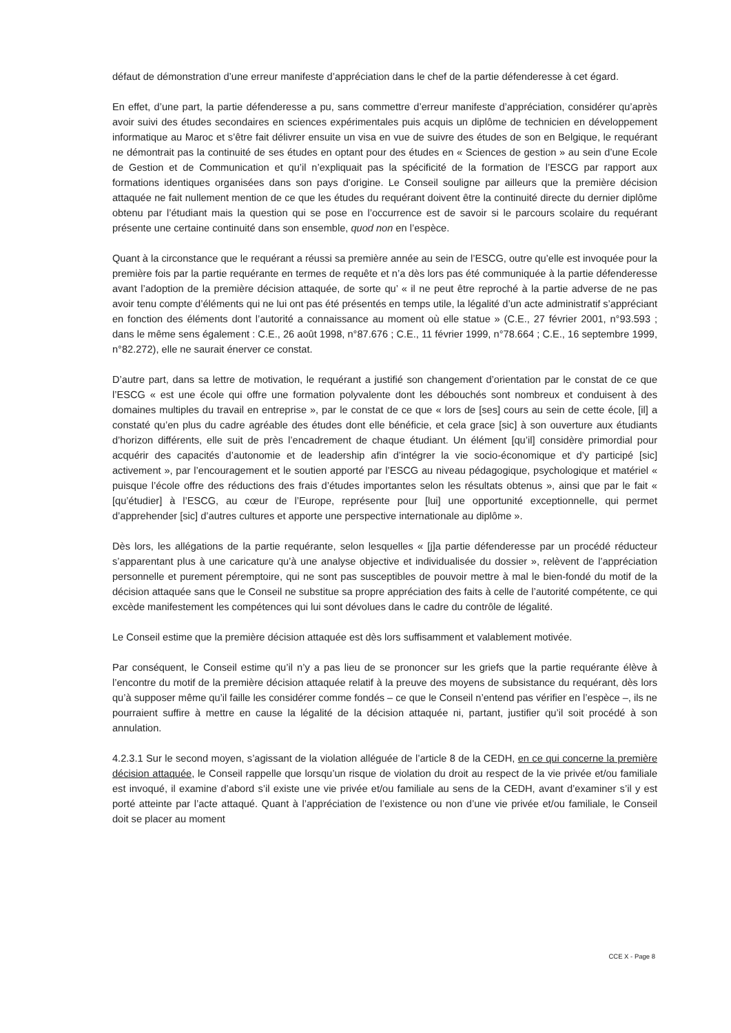défaut de démonstration d’une erreur manifeste d’appréciation dans le chef de la partie défenderesse à cet égard.
En effet, d’une part, la partie défenderesse a pu, sans commettre d’erreur manifeste d’appréciation, considérer qu’après avoir suivi des études secondaires en sciences expérimentales puis acquis un diplôme de technicien en développement informatique au Maroc et s’être fait délivrer ensuite un visa en vue de suivre des études de son en Belgique, le requérant ne démontrait pas la continuité de ses études en optant pour des études en « Sciences de gestion » au sein d’une Ecole de Gestion et de Communication et qu’il n’expliquait pas la spécificité de la formation de l’ESCG par rapport aux formations identiques organisées dans son pays d'origine. Le Conseil souligne par ailleurs que la première décision attaquée ne fait nullement mention de ce que les études du requérant doivent être la continuité directe du dernier diplôme obtenu par l’étudiant mais la question qui se pose en l’occurrence est de savoir si le parcours scolaire du requérant présente une certaine continuité dans son ensemble, quod non en l’espèce.
Quant à la circonstance que le requérant a réussi sa première année au sein de l’ESCG, outre qu’elle est invoquée pour la première fois par la partie requérante en termes de requête et n’a dès lors pas été communiquée à la partie défenderesse avant l’adoption de la première décision attaquée, de sorte qu’ « il ne peut être reproché à la partie adverse de ne pas avoir tenu compte d’éléments qui ne lui ont pas été présentés en temps utile, la légalité d’un acte administratif s’appréciant en fonction des éléments dont l’autorité a connaissance au moment où elle statue » (C.E., 27 février 2001, n°93.593 ; dans le même sens également : C.E., 26 août 1998, n°87.676 ; C.E., 11 février 1999, n°78.664 ; C.E., 16 septembre 1999, n°82.272), elle ne saurait énerver ce constat.
D’autre part, dans sa lettre de motivation, le requérant a justifié son changement d’orientation par le constat de ce que l’ESCG « est une école qui offre une formation polyvalente dont les débouchés sont nombreux et conduisent à des domaines multiples du travail en entreprise », par le constat de ce que « lors de [ses] cours au sein de cette école, [il] a constaté qu’en plus du cadre agréable des études dont elle bénéficie, et cela grace [sic] à son ouverture aux étudiants d’horizon différents, elle suit de près l’encadrement de chaque étudiant. Un élément [qu’il] considère primordial pour acquérir des capacités d’autonomie et de leadership afin d’intégrer la vie socio-économique et d’y participé [sic] activement », par l’encouragement et le soutien apporté par l’ESCG au niveau pédagogique, psychologique et matériel « puisque l’école offre des réductions des frais d’études importantes selon les résultats obtenus », ainsi que par le fait « [qu’étudier] à l’ESCG, au cœur de l’Europe, représente pour [lui] une opportunité exceptionnelle, qui permet d’apprehender [sic] d’autres cultures et apporte une perspective internationale au diplôme ».
Dès lors, les allégations de la partie requérante, selon lesquelles « [j]a partie défenderesse par un procédé réducteur s’apparentant plus à une caricature qu’à une analyse objective et individualisée du dossier », relèvent de l’appréciation personnelle et purement péremptoire, qui ne sont pas susceptibles de pouvoir mettre à mal le bien-fondé du motif de la décision attaquée sans que le Conseil ne substitue sa propre appréciation des faits à celle de l’autorité compétente, ce qui excède manifestement les compétences qui lui sont dévolues dans le cadre du contrôle de légalité.
Le Conseil estime que la première décision attaquée est dès lors suffisamment et valablement motivée.
Par conséquent, le Conseil estime qu’il n’y a pas lieu de se prononcer sur les griefs que la partie requérante élève à l’encontre du motif de la première décision attaquée relatif à la preuve des moyens de subsistance du requérant, dès lors qu’à supposer même qu’il faille les considérer comme fondés – ce que le Conseil n’entend pas vérifier en l’espèce –, ils ne pourraient suffire à mettre en cause la légalité de la décision attaquée ni, partant, justifier qu’il soit procédé à son annulation.
4.2.3.1 Sur le second moyen, s’agissant de la violation alléguée de l’article 8 de la CEDH, en ce qui concerne la première décision attaquée, le Conseil rappelle que lorsqu’un risque de violation du droit au respect de la vie privée et/ou familiale est invoqué, il examine d’abord s’il existe une vie privée et/ou familiale au sens de la CEDH, avant d’examiner s’il y est porté atteinte par l’acte attaqué. Quant à l’appréciation de l’existence ou non d’une vie privée et/ou familiale, le Conseil doit se placer au moment
CCE X - Page 8